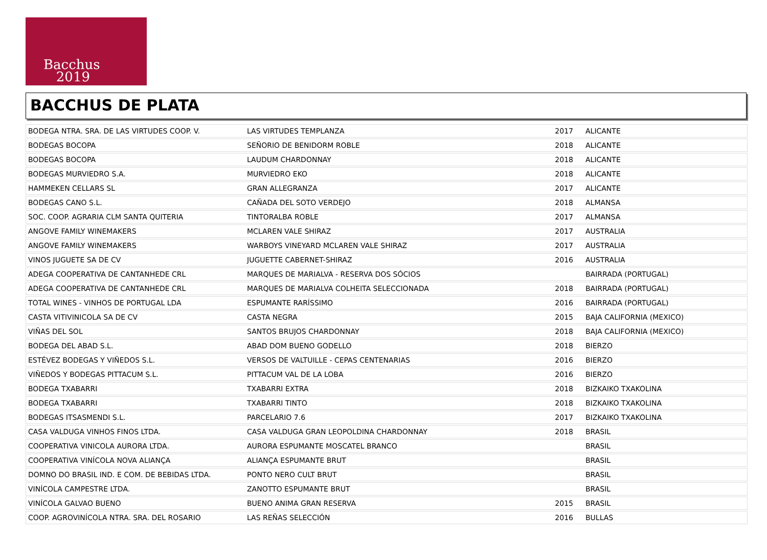Bacchus
2019
BACCHUS DE PLATA
| BODEGA NTRA. SRA. DE LAS VIRTUDES COOP. V. | LAS VIRTUDES TEMPLANZA | 2017 | ALICANTE |
| BODEGAS BOCOPA | SEÑORIO DE BENIDORM ROBLE | 2018 | ALICANTE |
| BODEGAS BOCOPA | LAUDUM CHARDONNAY | 2018 | ALICANTE |
| BODEGAS MURVIEDRO S.A. | MURVIEDRO EKO | 2018 | ALICANTE |
| HAMMEKEN CELLARS SL | GRAN ALLEGRANZA | 2017 | ALICANTE |
| BODEGAS CANO S.L. | CAÑADA DEL SOTO VERDEJO | 2018 | ALMANSA |
| SOC. COOP. AGRARIA CLM SANTA QUITERIA | TINTORALBA ROBLE | 2017 | ALMANSA |
| ANGOVE FAMILY WINEMAKERS | MCLAREN VALE SHIRAZ | 2017 | AUSTRALIA |
| ANGOVE FAMILY WINEMAKERS | WARBOYS VINEYARD MCLAREN VALE SHIRAZ | 2017 | AUSTRALIA |
| VINOS JUGUETE SA DE CV | JUGUETTE CABERNET-SHIRAZ | 2016 | AUSTRALIA |
| ADEGA COOPERATIVA DE CANTANHEDE CRL | MARQUES DE MARIALVA - RESERVA DOS SÓCIOS | | BAIRRADA (PORTUGAL) |
| ADEGA COOPERATIVA DE CANTANHEDE CRL | MARQUES DE MARIALVA COLHEITA SELECCIONADA | 2018 | BAIRRADA (PORTUGAL) |
| TOTAL WINES - VINHOS DE PORTUGAL LDA | ESPUMANTE RARÍSSIMO | 2016 | BAIRRADA (PORTUGAL) |
| CASTA VITIVINICOLA SA DE CV | CASTA NEGRA | 2015 | BAJA CALIFORNIA (MEXICO) |
| VIÑAS DEL SOL | SANTOS BRUJOS CHARDONNAY | 2018 | BAJA CALIFORNIA (MEXICO) |
| BODEGA DEL ABAD S.L. | ABAD DOM BUENO GODELLO | 2018 | BIERZO |
| ESTÉVEZ BODEGAS Y VIÑEDOS S.L. | VERSOS DE VALTUILLE - CEPAS CENTENARIAS | 2016 | BIERZO |
| VIÑEDOS Y BODEGAS PITTACUM S.L. | PITTACUM VAL DE LA LOBA | 2016 | BIERZO |
| BODEGA TXABARRI | TXABARRI EXTRA | 2018 | BIZKAIKO TXAKOLINA |
| BODEGA TXABARRI | TXABARRI TINTO | 2018 | BIZKAIKO TXAKOLINA |
| BODEGAS ITSASMENDI S.L. | PARCELARIO 7.6 | 2017 | BIZKAIKO TXAKOLINA |
| CASA VALDUGA VINHOS FINOS LTDA. | CASA VALDUGA GRAN LEOPOLDINA CHARDONNAY | 2018 | BRASIL |
| COOPERATIVA VINICOLA AURORA LTDA. | AURORA ESPUMANTE MOSCATEL BRANCO | | BRASIL |
| COOPERATIVA VINÍCOLA NOVA ALIANÇA | ALIANÇA ESPUMANTE BRUT | | BRASIL |
| DOMNO DO BRASIL IND. E COM. DE BEBIDAS LTDA. | PONTO NERO CULT BRUT | | BRASIL |
| VINÍCOLA CAMPESTRE LTDA. | ZANOTTO ESPUMANTE BRUT | | BRASIL |
| VINÍCOLA GALVAO BUENO | BUENO ANIMA GRAN RESERVA | 2015 | BRASIL |
| COOP. AGROVINÍCOLA NTRA. SRA. DEL ROSARIO | LAS REÑAS SELECCIÓN | 2016 | BULLAS |